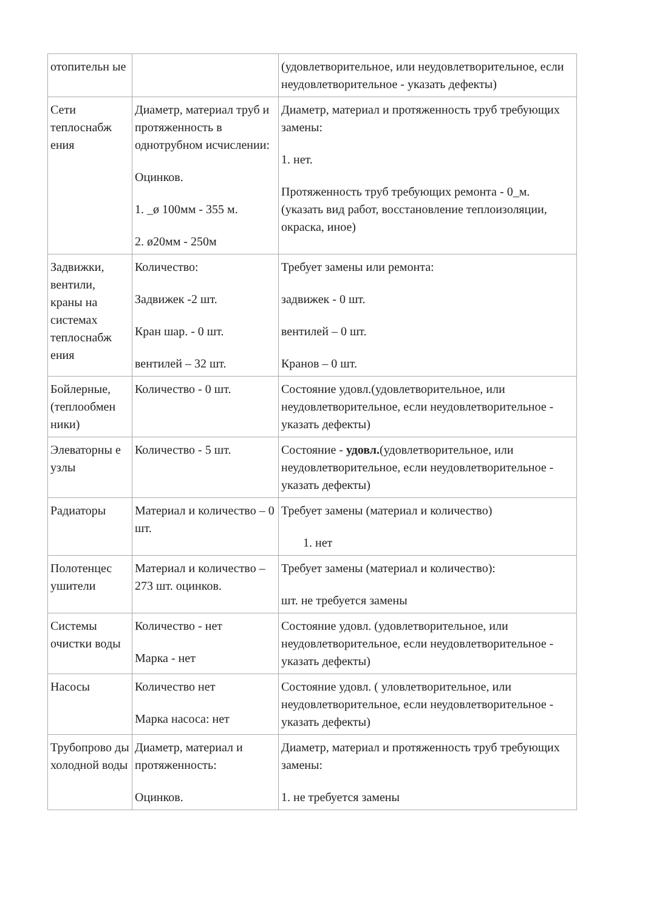| отопительн ые | | (удовлетворительное, или неудовлетворительное, если неудовлетворительное - указать дефекты) |
| Сети теплоснабж ения | Диаметр, материал труб и протяженность в однотрубном исчислении: Оцинков. 1. _ø 100мм - 355 м. 2. ø20мм - 250м | Диаметр, материал и протяженность труб требующих замены: 1. нет. Протяженность труб требующих ремонта - 0_м. (указать вид работ, восстановление теплоизоляции, окраска, иное) |
| Задвижки, вентили, краны на системах теплоснабж ения | Количество: Задвижек -2 шт. Кран шар. - 0 шт. вентилей – 32 шт. | Требует замены или ремонта: задвижек - 0 шт. вентилей – 0 шт. Кранов – 0 шт. |
| Бойлерные, (теплообмен ники) | Количество - 0 шт. | Состояние удовл.(удовлетворительное, или неудовлетворительное, если неудовлетворительное - указать дефекты) |
| Элеваторны е узлы | Количество - 5 шт. | Состояние - удовл. (удовлетворительное, или неудовлетворительное, если неудовлетворительное - указать дефекты) |
| Радиаторы | Материал и количество – 0 шт. | Требует замены (материал и количество) 1. нет |
| Полотенцес ушители | Материал и количество – 273 шт. оцинков. | Требует замены (материал и количество): шт. не требуется замены |
| Системы очистки воды | Количество - нет Марка - нет | Состояние удовл. (удовлетворительное, или неудовлетворительное, если неудовлетворительное - указать дефекты) |
| Насосы | Количество нет Марка насоса: нет | Состояние удовл. ( уловлетворительное, или неудовлетворительное, если неудовлетворительное - указать дефекты) |
| Трубопрово ды холодной воды | Диаметр, материал и протяженность: Оцинков. | Диаметр, материал и протяженность труб требующих замены: 1. не требуется замены |